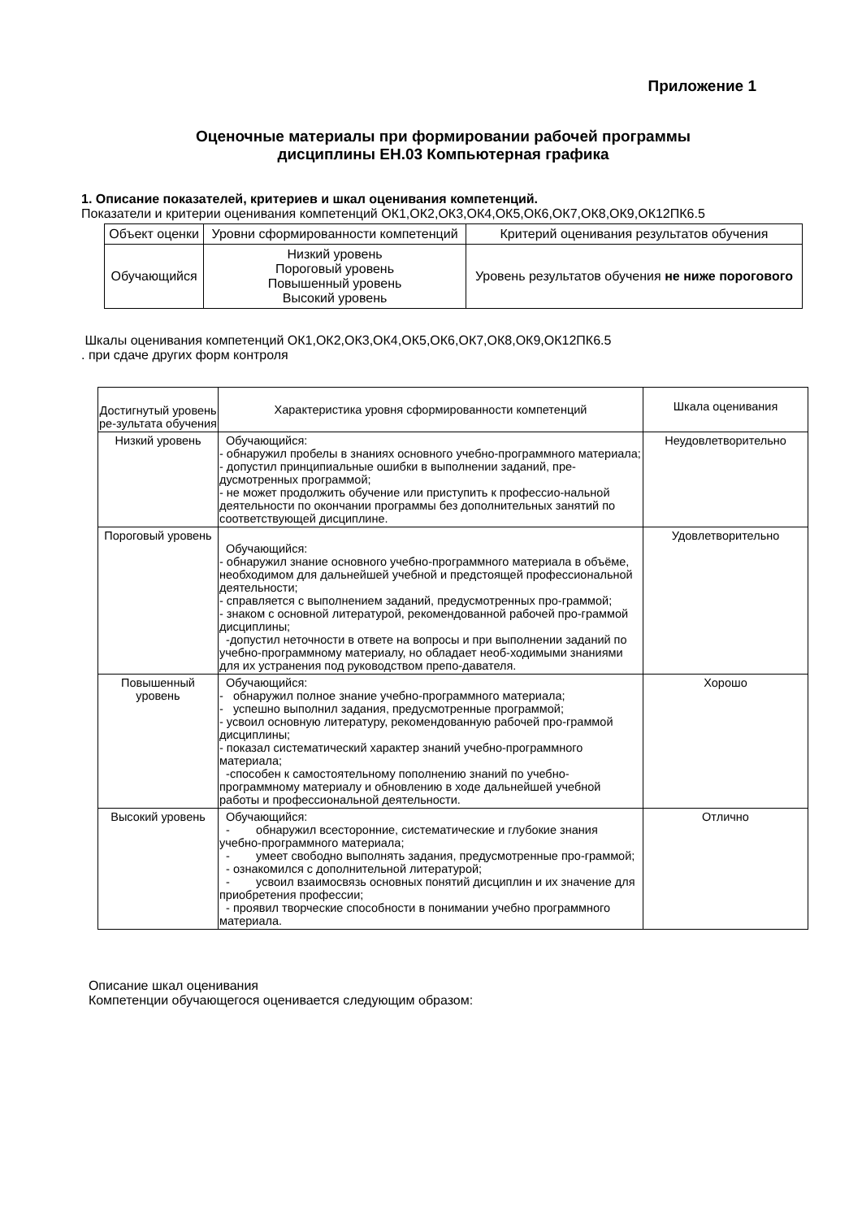Приложение 1
Оценочные материалы при формировании рабочей программы
дисциплины ЕН.03 Компьютерная графика
1. Описание показателей, критериев и шкал оценивания компетенций.
Показатели и критерии оценивания компетенций ОК1,ОК2,ОК3,ОК4,ОК5,ОК6,ОК7,ОК8,ОК9,ОК12ПК6.5
| Объект оценки | Уровни сформированности компетенций | Критерий оценивания результатов обучения |
| --- | --- | --- |
| Обучающийся | Низкий уровень Пороговый уровень Повышенный уровень Высокий уровень | Уровень результатов обучения не ниже порогового |
Шкалы оценивания компетенций ОК1,ОК2,ОК3,ОК4,ОК5,ОК6,ОК7,ОК8,ОК9,ОК12ПК6.5
. при сдаче других форм контроля
| Достигнутый уровень ре-зультата обучения | Характеристика уровня сформированности компетенций | Шкала оценивания |
| Низкий уровень | Обучающийся: - обнаружил пробелы в знаниях основного учебно-программного материала; - допустил принципиальные ошибки в выполнении заданий, пре-дусмотренных программой; - не может продолжить обучение или приступить к профессио-нальной деятельности по окончании программы без дополнительных занятий по соответствующей дисциплине. | Неудовлетворительно |
| Пороговый уровень | Обучающийся: - обнаружил знание основного учебно-программного материала в объёме, необходимом для дальнейшей учебной и предстоящей профессиональной деятельности; - справляется с выполнением заданий, предусмотренных про-граммой; - знаком с основной литературой, рекомендованной рабочей про-граммой дисциплины; -допустил неточности в ответе на вопросы и при выполнении заданий по учебно-программному материалу, но обладает необ-ходимыми знаниями для их устранения под руководством препо-давателя. | Удовлетворительно |
| Повышенный уровень | Обучающийся: - обнаружил полное знание учебно-программного материала; - успешно выполнил задания, предусмотренные программой; - усвоил основную литературу, рекомендованную рабочей про-граммой дисциплины; - показал систематический характер знаний учебно-программного материала; -способен к самостоятельному пополнению знаний по учебно-программному материалу и обновлению в ходе дальнейшей учебной работы и профессиональной деятельности. | Хорошо |
| Высокий уровень | Обучающийся: - обнаружил всесторонние, систематические и глубокие знания учебно-программного материала; - умеет свободно выполнять задания, предусмотренные про-граммой; - ознакомился с дополнительной литературой; - усвоил взаимосвязь основных понятий дисциплин и их значение для приобретения профессии; - проявил творческие способности в понимании учебно программного материала. | Отлично |
Описание шкал оценивания
Компетенции обучающегося оценивается следующим образом: